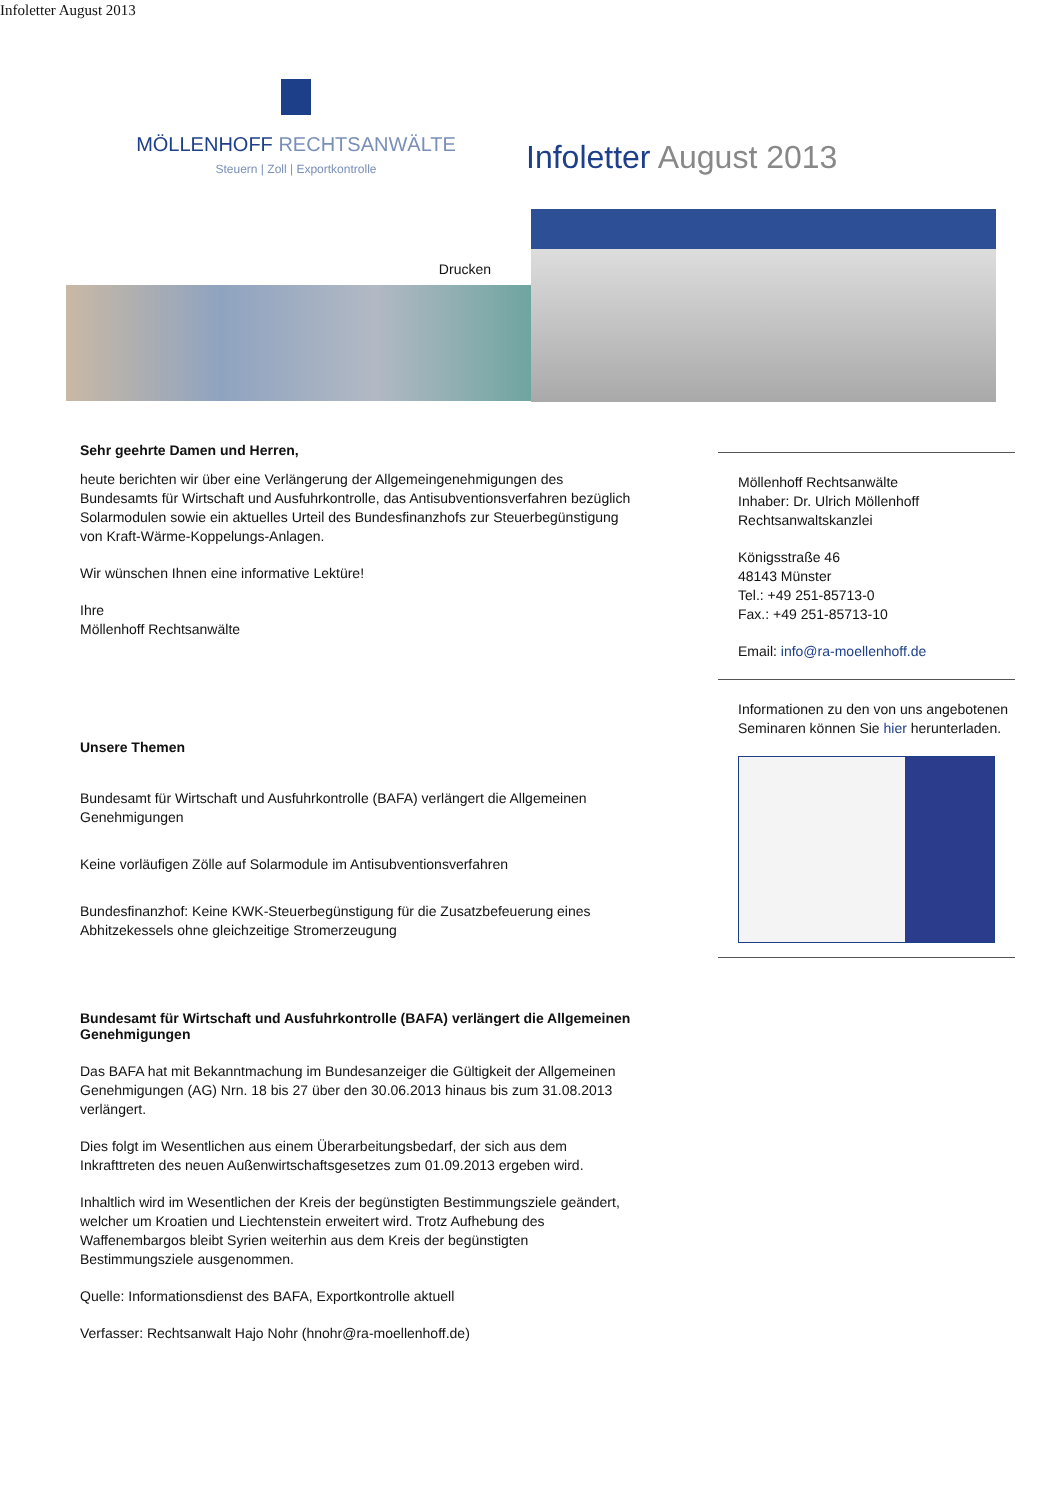Infoletter August 2013
MÖLLENHOFF RECHTSANWÄLTE
Steuern | Zoll | Exportkontrolle
Infoletter August 2013
Drucken
Sehr geehrte Damen und Herren,
heute berichten wir über eine Verlängerung der Allgemeingenehmigungen des Bundesamts für Wirtschaft und Ausfuhrkontrolle, das Antisubventionsverfahren bezüglich Solarmodulen sowie ein aktuelles Urteil des Bundesfinanzhofs zur Steuerbegünstigung von Kraft-Wärme-Koppelungs-Anlagen.
Wir wünschen Ihnen eine informative Lektüre!
Ihre
Möllenhoff Rechtsanwälte
Unsere Themen
Bundesamt für Wirtschaft und Ausfuhrkontrolle (BAFA) verlängert die Allgemeinen Genehmigungen
Keine vorläufigen Zölle auf Solarmodule im Antisubventionsverfahren
Bundesfinanzhof: Keine KWK-Steuerbegünstigung für die Zusatzbefeuerung eines Abhitzekessels ohne gleichzeitige Stromerzeugung
Bundesamt für Wirtschaft und Ausfuhrkontrolle (BAFA) verlängert die Allgemeinen Genehmigungen
Das BAFA hat mit Bekanntmachung im Bundesanzeiger die Gültigkeit der Allgemeinen Genehmigungen (AG) Nrn. 18 bis 27 über den 30.06.2013 hinaus bis zum 31.08.2013 verlängert.
Dies folgt im Wesentlichen aus einem Überarbeitungsbedarf, der sich aus dem Inkrafttreten des neuen Außenwirtschaftsgesetzes zum 01.09.2013 ergeben wird.
Inhaltlich wird im Wesentlichen der Kreis der begünstigten Bestimmungsziele geändert, welcher um Kroatien und Liechtenstein erweitert wird. Trotz Aufhebung des Waffenembargos bleibt Syrien weiterhin aus dem Kreis der begünstigten Bestimmungsziele ausgenommen.
Quelle: Informationsdienst des BAFA, Exportkontrolle aktuell
Verfasser: Rechtsanwalt Hajo Nohr (hnohr@ra-moellenhoff.de)
Möllenhoff Rechtsanwälte
Inhaber: Dr. Ulrich Möllenhoff
Rechtsanwaltskanzlei
Königsstraße 46
48143 Münster
Tel.: +49 251-85713-0
Fax.: +49 251-85713-10
Email: info@ra-moellenhoff.de
Informationen zu den von uns angebotenen Seminaren können Sie hier herunterladen.